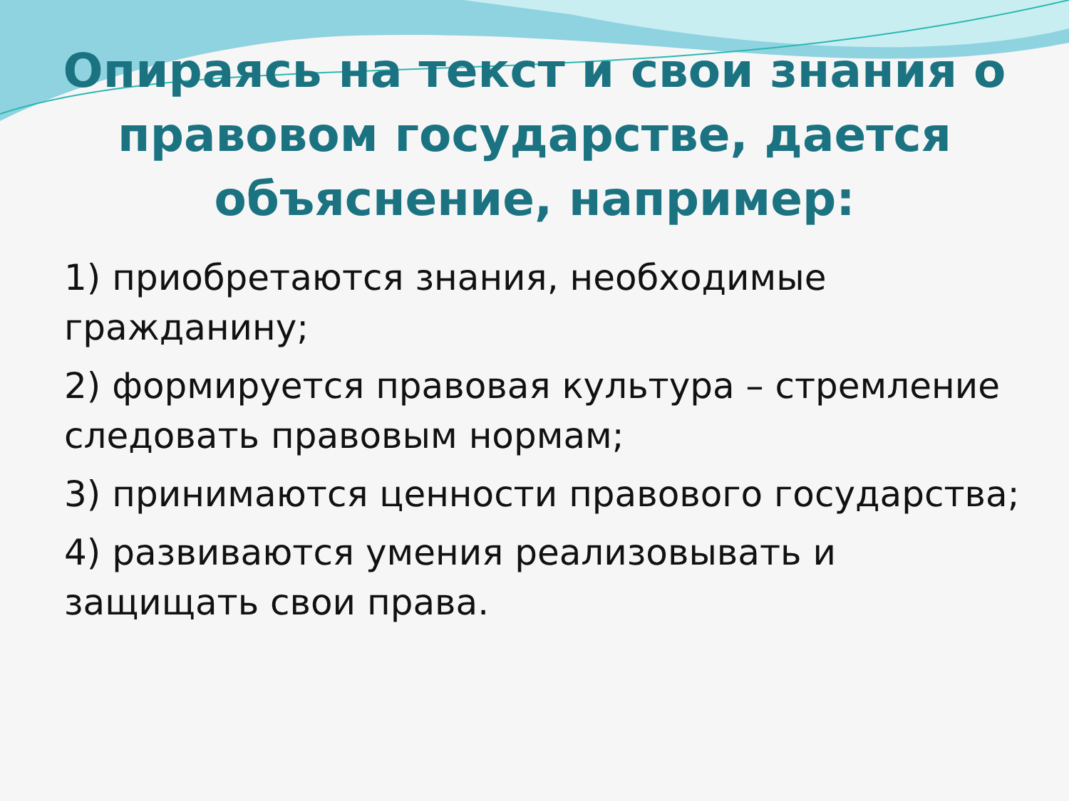Опираясь на текст и свои знания о правовом государстве, дается объяснение, например:
1) приобретаются знания, необходимые гражданину;
2) формируется правовая культура – стремление следовать правовым нормам;
3) принимаются ценности правового государства;
4) развиваются умения реализовывать и защищать свои права.